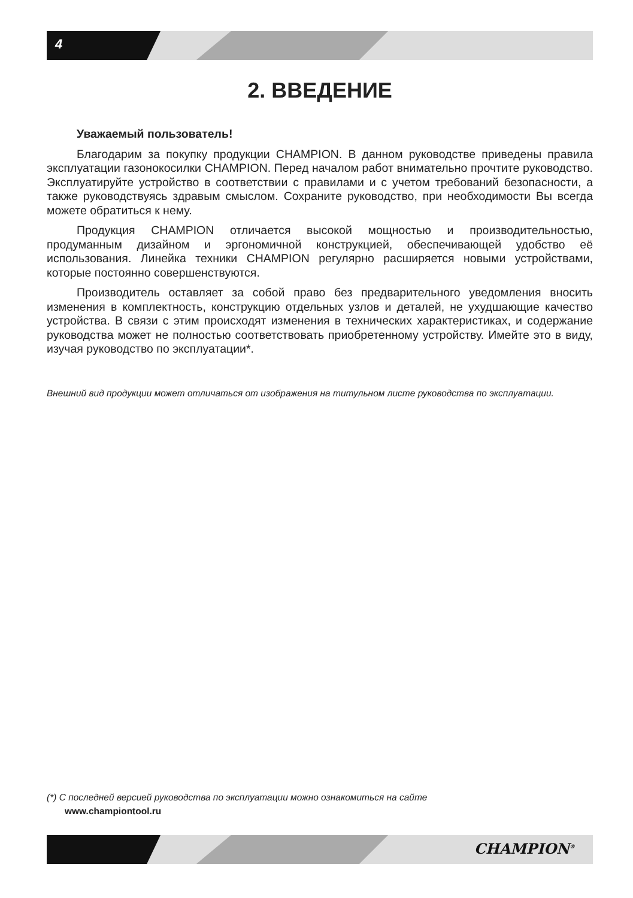4
2. ВВЕДЕНИЕ
Уважаемый пользователь!
Благодарим за покупку продукции CHAMPION. В данном руководстве приведены правила эксплуатации газонокосилки CHAMPION. Перед началом работ внимательно прочтите руководство. Эксплуатируйте устройство в соответствии с правилами и с учетом требований безопасности, а также руководствуясь здравым смыслом. Сохраните руководство, при необходимости Вы всегда можете обратиться к нему.
Продукция CHAMPION отличается высокой мощностью и производительностью, продуманным дизайном и эргономичной конструкцией, обеспечивающей удобство её использования. Линейка техники CHAMPION регулярно расширяется новыми устройствами, которые постоянно совершенствуются.
Производитель оставляет за собой право без предварительного уведомления вносить изменения в комплектность, конструкцию отдельных узлов и деталей, не ухудшающие качество устройства. В связи с этим происходят изменения в технических характеристиках, и содержание руководства может не полностью соответствовать приобретенному устройству. Имейте это в виду, изучая руководство по эксплуатации*.
Внешний вид продукции может отличаться от изображения на титульном листе руководства по эксплуатации.
(*) С последней версией руководства по эксплуатации можно ознакомиться на сайте
www.championtool.ru
CHAMPION<sup>®</sup>